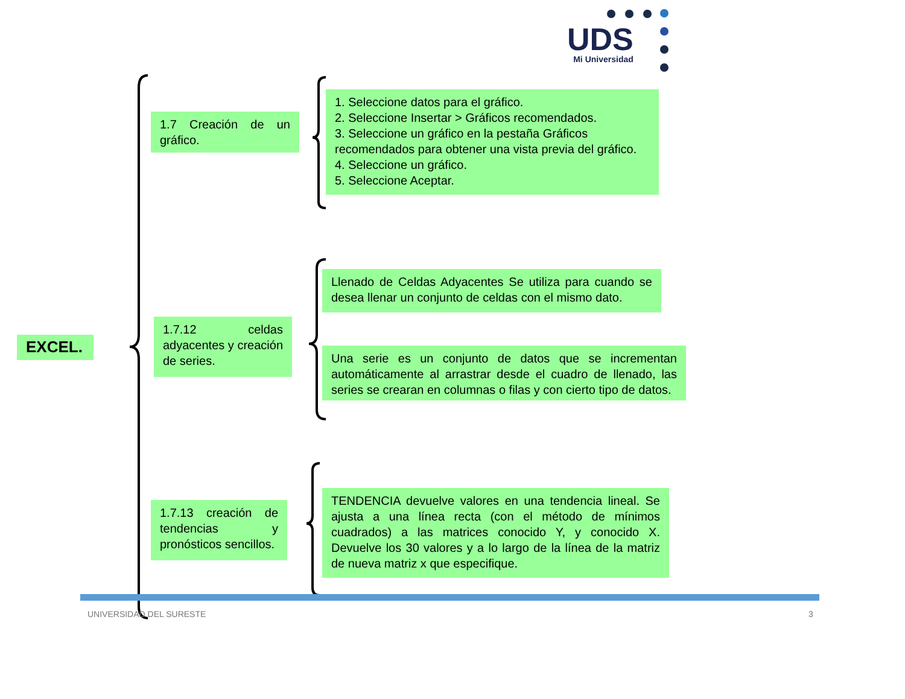UDS
Mi Universidad
EXCEL.
1.7 Creación de un gráfico.
1. Seleccione datos para el gráfico.
2. Seleccione Insertar > Gráficos recomendados.
3. Seleccione un gráfico en la pestaña Gráficos recomendados para obtener una vista previa del gráfico.
4. Seleccione un gráfico.
5. Seleccione Aceptar.
1.7.12 celdas adyacentes y creación de series.
Llenado de Celdas Adyacentes Se utiliza para cuando se desea llenar un conjunto de celdas con el mismo dato.
Una serie es un conjunto de datos que se incrementan automáticamente al arrastrar desde el cuadro de llenado, las series se crearan en columnas o filas y con cierto tipo de datos.
1.7.13 creación de tendencias y pronósticos sencillos.
TENDENCIA devuelve valores en una tendencia lineal. Se ajusta a una línea recta (con el método de mínimos cuadrados) a las matrices conocido Y, y conocido X. Devuelve los 30 valores y a lo largo de la línea de la matriz de nueva matriz x que especifique.
UNIVERSIDAD DEL SURESTE 3